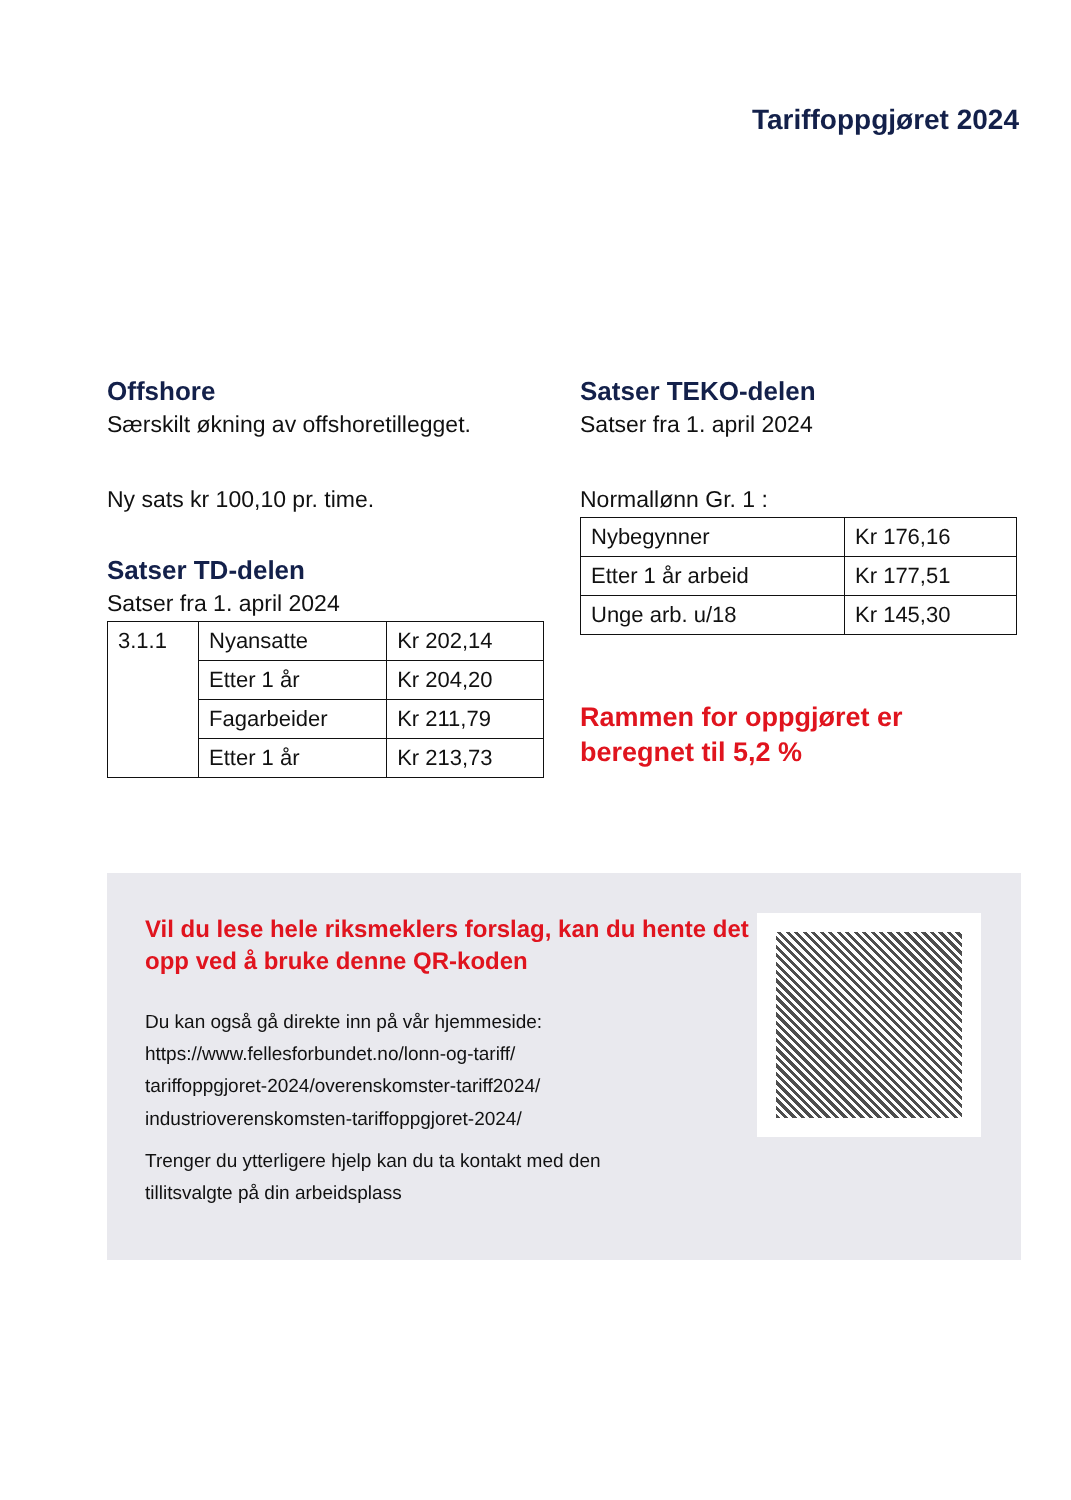Tariffoppgjøret 2024
Offshore
Særskilt økning av offshoretillegget.
Ny sats kr 100,10 pr. time.
Satser TD-delen
Satser fra 1. april 2024
| 3.1.1 | Nyansatte | Kr 202,14 |
| | Etter 1 år | Kr 204,20 |
| | Fagarbeider | Kr 211,79 |
| | Etter 1 år | Kr 213,73 |
Satser TEKO-delen
Satser fra 1. april 2024
Normallønn Gr. 1 :
| Nybegynner | Kr 176,16 |
| Etter 1 år arbeid | Kr 177,51 |
| Unge arb. u/18 | Kr 145,30 |
Rammen for oppgjøret er
beregnet til 5,2 %
Vil du lese hele riksmeklers forslag, kan du hente det opp ved å bruke denne QR-koden
Du kan også gå direkte inn på vår hjemmeside:
https://www.fellesforbundet.no/lonn-og-tariff/
tariffoppgjoret-2024/overenskomster-tariff2024/
industrioverenskomsten-tariffoppgjoret-2024/
Trenger du ytterligere hjelp kan du ta kontakt med den
tillitsvalgte på din arbeidsplass